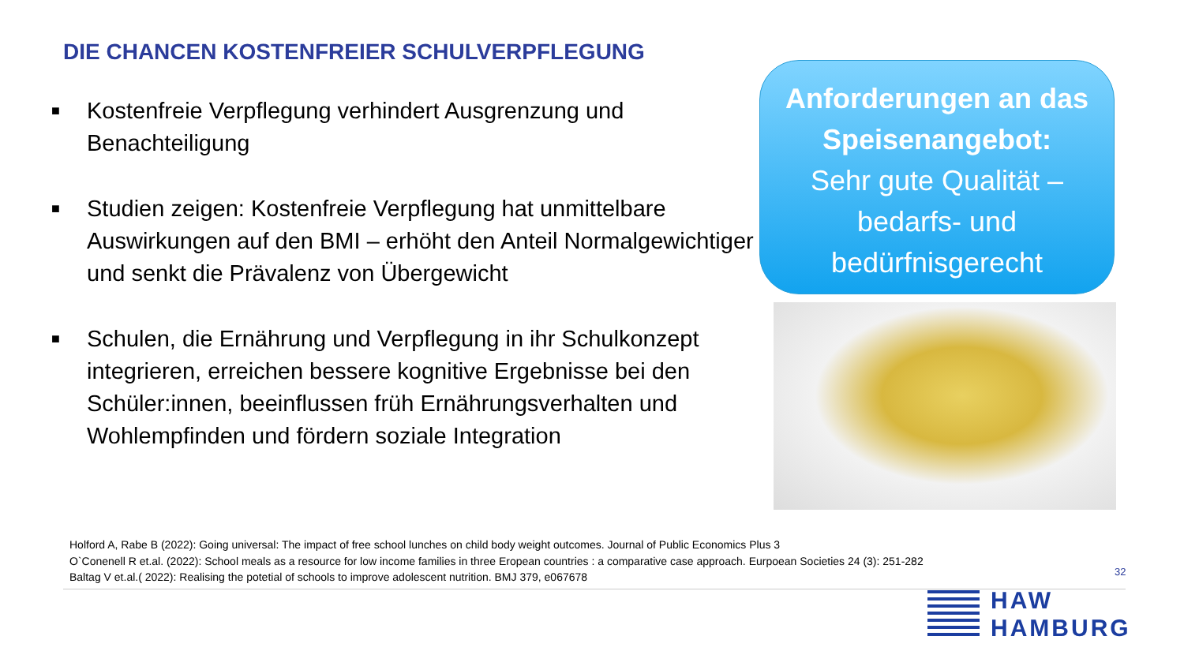DIE CHANCEN KOSTENFREIER SCHULVERPFLEGUNG
■ Kostenfreie Verpflegung verhindert Ausgrenzung und Benachteiligung
■ Studien zeigen: Kostenfreie Verpflegung hat unmittelbare Auswirkungen auf den BMI – erhöht den Anteil Normalgewichtiger und senkt die Prävalenz von Übergewicht
■ Schulen, die Ernährung und Verpflegung in ihr Schulkonzept integrieren, erreichen bessere kognitive Ergebnisse bei den Schüler:innen, beeinflussen früh Ernährungsverhalten und Wohlempfinden und fördern soziale Integration
Anforderungen an das Speisenangebot:
Sehr gute Qualität – bedarfs- und bedürfnisgerecht
Holford A, Rabe B (2022): Going universal: The impact of free school lunches on child body weight outcomes. Journal of Public Economics Plus 3
O`Conenell R et.al. (2022): School meals as a resource for low income families in three Eropean countries : a comparative case approach. Eurpoean Societies 24 (3): 251-282
Baltag V et.al.( 2022): Realising the potetial of schools to improve adolescent nutrition. BMJ 379, e067678
32
HAW
HAMBURG